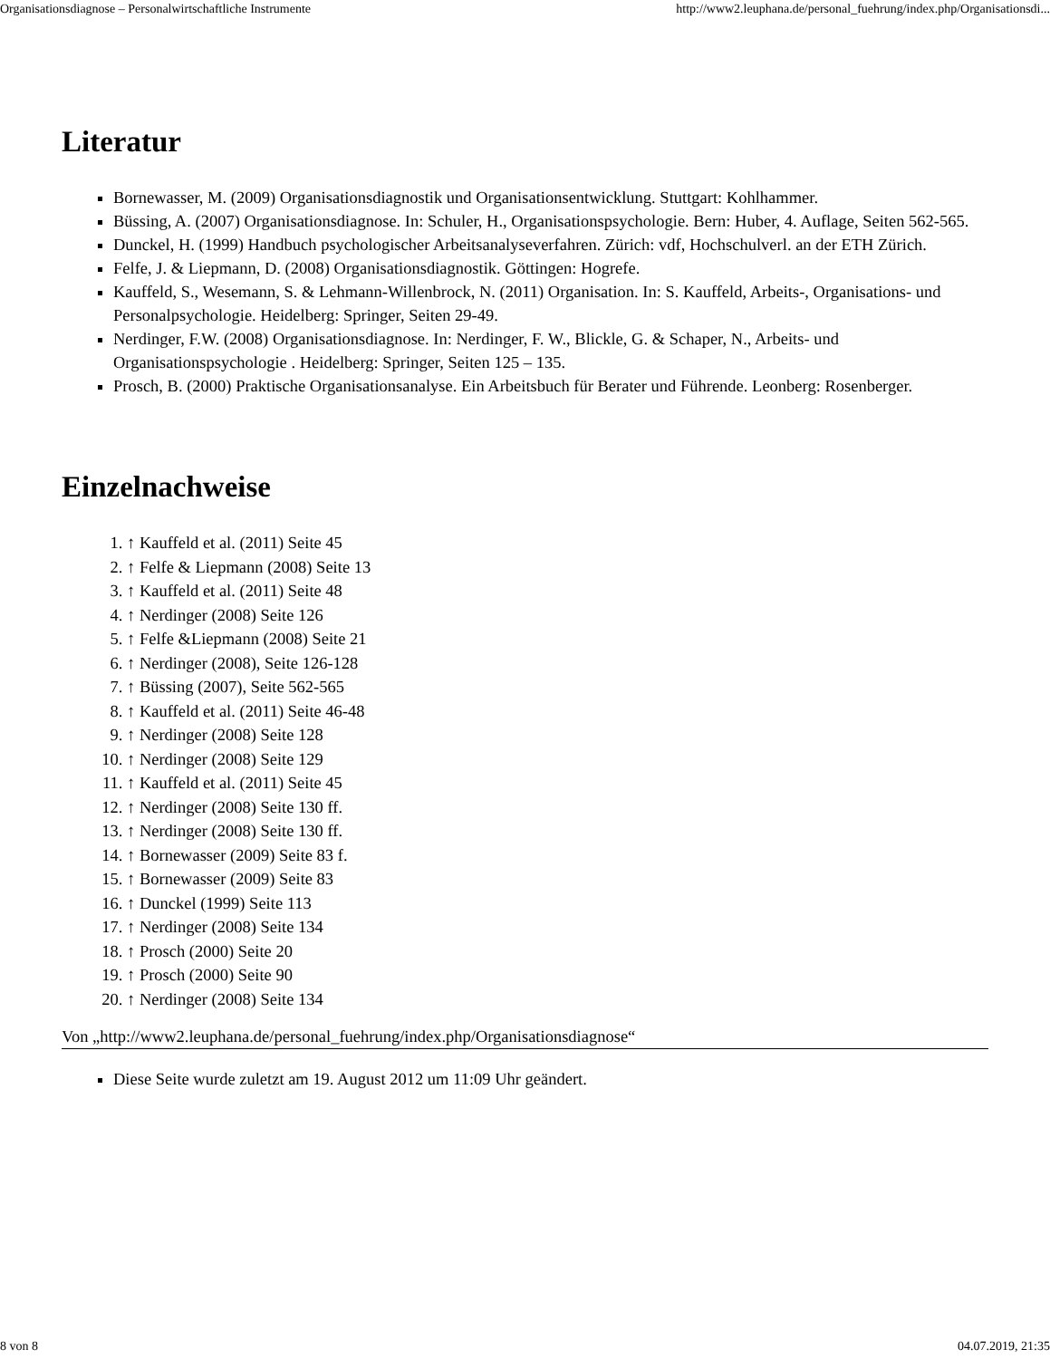Organisationsdiagnose – Personalwirtschaftliche Instrumente http://www2.leuphana.de/personal_fuehrung/index.php/Organisationsdi...
Literatur
Bornewasser, M. (2009) Organisationsdiagnostik und Organisationsentwicklung. Stuttgart: Kohlhammer.
Büssing, A. (2007) Organisationsdiagnose. In: Schuler, H., Organisationspsychologie. Bern: Huber, 4. Auflage, Seiten 562-565.
Dunckel, H. (1999) Handbuch psychologischer Arbeitsanalyseverfahren. Zürich: vdf, Hochschulverl. an der ETH Zürich.
Felfe, J. & Liepmann, D. (2008) Organisationsdiagnostik. Göttingen: Hogrefe.
Kauffeld, S., Wesemann, S. & Lehmann-Willenbrock, N. (2011) Organisation. In: S. Kauffeld, Arbeits-, Organisations- und Personalpsychologie. Heidelberg: Springer, Seiten 29-49.
Nerdinger, F.W. (2008) Organisationsdiagnose. In: Nerdinger, F. W., Blickle, G. & Schaper, N., Arbeits- und Organisationspsychologie . Heidelberg: Springer, Seiten 125 – 135.
Prosch, B. (2000) Praktische Organisationsanalyse. Ein Arbeitsbuch für Berater und Führende. Leonberg: Rosenberger.
Einzelnachweise
1. ↑ Kauffeld et al. (2011) Seite 45
2. ↑ Felfe & Liepmann (2008) Seite 13
3. ↑ Kauffeld et al. (2011) Seite 48
4. ↑ Nerdinger (2008) Seite 126
5. ↑ Felfe &Liepmann (2008) Seite 21
6. ↑ Nerdinger (2008), Seite 126-128
7. ↑ Büssing (2007), Seite 562-565
8. ↑ Kauffeld et al. (2011) Seite 46-48
9. ↑ Nerdinger (2008) Seite 128
10. ↑ Nerdinger (2008) Seite 129
11. ↑ Kauffeld et al. (2011) Seite 45
12. ↑ Nerdinger (2008) Seite 130 ff.
13. ↑ Nerdinger (2008) Seite 130 ff.
14. ↑ Bornewasser (2009) Seite 83 f.
15. ↑ Bornewasser (2009) Seite 83
16. ↑ Dunckel (1999) Seite 113
17. ↑ Nerdinger (2008) Seite 134
18. ↑ Prosch (2000) Seite 20
19. ↑ Prosch (2000) Seite 90
20. ↑ Nerdinger (2008) Seite 134
Von „http://www2.leuphana.de/personal_fuehrung/index.php/Organisationsdiagnose“
Diese Seite wurde zuletzt am 19. August 2012 um 11:09 Uhr geändert.
8 von 8 04.07.2019, 21:35